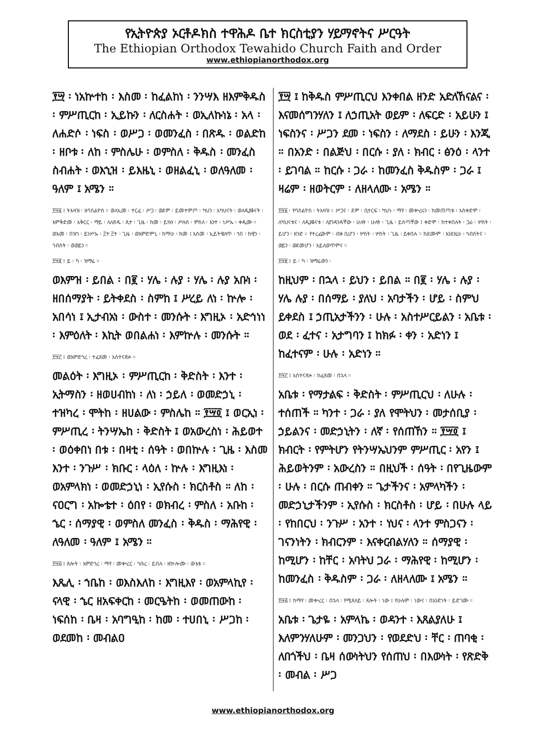የኢትዮጵያ ኦርቶዶክስ ተዋሕዶ ቤተ ክርስቲያን ሃይማኖትና ሥርዓት
The Ethiopian Orthodox Tewahido Church Faith and Order
www.ethiopianorthodox.org
፻፵ ፡ ነአኵተከ ፡ እስመ ፡ ከፈልከነ ፡ ንንሣእ ዘእምቅዱስ ፡ ምሥጢርከ ፡ ኢይኩን ፡ ለርስሐት ፡ ወኢለኩነኔ ፡ አላ ፡ ለሐድሶ ፡ ነፍስ ፡ ወሥጋ ፡ ወመንፈስ ፡ በጽዱ ፡ ወልድከ ፡ ዘቦቱ ፡ ለከ ፡ ምስሌሁ ፡ ወምስለ ፡ ቅዱስ ፡ መንፈስ ስብሐት ፡ ወእኂዝ ፡ ይእዜኒ ፡ ወዘልፈኒ ፡ ወለዓለመ ፡ ዓለም ፤ አሜን ።
፻፵፩ ፤ ትእዛዝ ፡ ዘባስልዮስ ። ወለኢመ ፡ ተርፈ ፡ ሥጋ ፡ ወደም ፡ ይመተምጦ ፡ ካህን ፡ አካህናት ፡ ወለዲያቆናት ፡ እምቅድመ ፡ አቅርር ፡ ማይ ፡ ለለጽዱ ፡ ጺተ ፡ ጊዜ ፡ ከመ ፡ ይኩን ፡ ሥሉስ ፡ ምስለ ፡ እንተ ፡ ነሥኡ ፡ ቀዲሙ ። ወእመ ፡ በዝኀ ፡ ይንሥኡ ፡ ፫ተ ፫ተ ፡ ጊዜ ፡ ወእምድምኒ ፡ ከማሁ ፡ ከመ ፤ እስመ ፡ ኢይትዌለጥ ፡ ኅበ ፡ ከዊን ፡ ኀብስት ፡ ወወይን ።
፻፵፪ ፤ ይ ፡ ካ ፡ ዝማሬ ።
ወእምዝ ፡ ይበል ፡ በ፪ ፡ ሃሌ ፡ ሉያ ፡ ሃሌ ፡ ሉያ አቡነ ፡ ዘበሰማያት ፡ ይትቀደስ ፡ ስምከ ፤ ሥረይ ለነ ፡ ኵሎ ፡ አበሳነ ፤ ኢታብአነ ፡ ውስተ ፡ መንሱት ፡ እግዚኦ ፡ አድኅነነ ፡ እምዕለት ፡ እኪት ወበልሐነ ፡ እምኵሉ ፡ መንሱት ።
፻፵፫ ፤ ወእምድኅረ ፡ ተፈጸመ ፡ አስተናጽሖ ።
መልዕት ፡ እግዚኦ ፡ ምሥጢርከ ፡ ቅድስት ፡ እንተ ፡ ኢትማስን ፡ ዘወሀብከነ ፡ ለነ ፡ ኃይለ ፡ ወመድኃኒ ፡ ተዝካረ ፡ ሞትከ ፡ ዘሀልው ፡ ምስሌከ ። ፻፵፬ ፤ ወርኢነ ፡ ምሥጢረ ፡ ትንሣኤከ ፡ ቅድስት ፤ ወአውረስነ ፡ ሕይወተ ፡ ወዕቀበነ በቱ ፡ በዛቲ ፡ ሰዓት ፡ ወበኵሉ ፡ ጊዜ ፡ እስመ እንተ ፡ ንጉሥ ፡ ክቡር ፡ ላዕለ ፡ ኵሉ ፡ እግዚእነ ፡ ወአምላክነ ፡ ወመድኃኒነ ፡ ኢየሱስ ፡ ክርስቶስ ። ለከ ፡ ናዐርግ ፡ አኰቴተ ፡ ዕበየ ፡ ወክብረ ፡ ምስለ ፡ አቡከ ፡ ኄር ፡ ሰማያዊ ፡ ወምስለ መንፈስ ፡ ቅዱስ ፡ ማሕየዊ ፡ ለዓለመ ፡ ዓለም ፤ አሜን ።
፻፵፭ ፤ ጸሎት ፡ እምድኅረ ፡ ማየ ፡ መቍረር ፡ ኅቡረ ፡ ይበሉ ፡ ዘኵሎሙ ፡ ውእቱ ።
እጼሊ ፡ ኀቤከ ፡ ወእስእለከ ፡ እግዚእየ ፡ ወአምላኪየ ፡ ናላዊ ፡ ኄር ዘአፍቀርከ ፡ መርዔትከ ፡ ወመጠውከ ፡ ነፍሰከ ፡ ቤዛ ፡ አባግዒከ ፡ ከመ ፡ ተሀበኒ ፡ ሥጋከ ፡ ወደመከ ፡ መብልዐ
፻፵ ፤ ከቅዱስ ምሥጢርህ እንቀበል ዘንድ አድለኸናልና ፡ እናመሰግንሃለን ፤ ለኃጢአት ወይም ፡ ለፍርድ ፡ አይሁን ፤ ነፍስንና ፡ ሥጋን ደመ ፡ ነፍስን ፡ ለማደስ ፡ ይሁን ፡ እንጂ ። በአንድ ፡ በልጅህ ፡ በርሱ ፡ ያለ ፡ ክብር ፡ ፅንዕ ፡ ላንተ ፡ ይገባል ። ከርሱ ፡ ጋራ ፡ ከመንፈስ ቅዱስም ፡ ጋራ ፤ ዛሬም ፡ ዘወትርም ፡ ለዘላለሙ ፡ አሜን ።
፻፵፩ ፡ የባስልዮስ ፡ ትእዛዝ ። ሥጋና ፡ ደም ፡ ቢተርፍ ፡ ካህኑ ፡ ማየ ፡ መቍረሩን ፡ ከመጠጣቱ ፡ አስቀድሞ ፡ ለካህናቱና ፡ ለዲያቆናቱ ፡ ለያንዳንዳቸው ፡ ሁለት ፡ ሁለት ፡ ጊዜ ፡ ይስጣቸው ፤ ቀድሞ ፡ ከተቀበሉት ፡ ጋራ ፡ ሦስት ፡ ይሆን ፡ ዘንድ ። የተረፈውም ፡ ብዙ ቢሆን ፡ ሦስት ፡ ሦስት ፡ ጊዜ ፡ ይቀበሉ ። ከደሙም ፡ እንደዚሁ ፡ ኅብስትና ፡ ወይን ፡ ወደመሆን ፡ አይለወጥምና ።
፻፵፪ ፤ ይ ፡ ካ ፡ ዝማሬውን ፡
ከዚህም ፡ በኋላ ፡ ይህን ፡ ይበል ። በ፪ ፡ ሃሌ ፡ ሉያ ፡ ሃሌ ሉያ ፡ በሰማይ ፡ ያለህ ፡ አባታችን ፡ ሆይ ፡ ስምህ ይቀደስ ፤ ኃጢአታችንን ፡ ሁሉ ፡ አስተሥርይልን ፡ አቤቱ ፡ ወደ ፡ ፈተና ፡ አታግባን ፤ ከክፉ ፡ ቀን ፡ አድነን ፤ ከፈተናም ፡ ሁሉ ፡ አድነን ።
፻፵፫ ፤ አስተናጽሖ ፡ ከፈጸመ ፡ በኋላ ።
አቤቱ ፡ የማታልፍ ፡ ቅድስት ፡ ምሥጢርህ ፡ ለሁሉ ፡ ተሰጠች ። ካንተ ፡ ጋራ ፡ ያለ የሞትህን ፡ መታሰቢያ ፡ ኃይልንና ፡ መድኃኒትን ፡ ለኛ ፡ የሰጠኸን ። ፻፵፬ ፤ ክብርት ፡ የምትሆን የትንሣኤህንም ምሥጢር ፡ አየን ፤ ሕይወትንም ፡ አውረስን ። በዚህች ፡ ሰዓት ፡ በየጊዜውም ፡ ሁሉ ፡ በርሱ ጠብቀን ። ጌታችንና ፡ አምላካችን ፡ መድኃኒታችንም ፡ ኢየሱስ ፡ ክርስቶስ ፡ ሆይ ፡ በሁሉ ላይ ፡ የከበርህ ፡ ንጉሥ ፡ አንተ ፡ ነህና ፡ ላንተ ምስጋናን ፡ ገናንነትን ፡ ክብርንም ፡ እናቀርብልሃለን ። ሰማያዊ ፡ ከሚሆን ፡ ከቸር ፡ አባትህ ጋራ ፡ ማሕየዊ ፡ ከሚሆን ፡ ከመንፈስ ፡ ቅዱስም ፡ ጋራ ፡ ለዘላለሙ ፤ አሜን ።
፻፵፭ ፤ ከማየ ፡ መቍረር ፡ በኋላ ፡ የሚጸለይ ፡ ጸሎት ፡ ነው ፤ የሁሉም ፡ ነውና ፡ በአንድነት ፡ ይድገሙ ።
አቤቱ ፡ ጌታዬ ፡ አምላኬ ፡ ወዳንተ ፡ እጸልያለሁ ፤ እለምንሃለሁም ፡ መንጋህን ፡ የወደድህ ፡ ቸር ፡ ጠባቂ ፡ ለበጎችህ ፡ ቤዛ ሰውነትህን የሰጠህ ፡ በእውነት ፡ የጽድቅ ፡ መብል ፡ ሥጋ
www.ethiopianorthodox.org